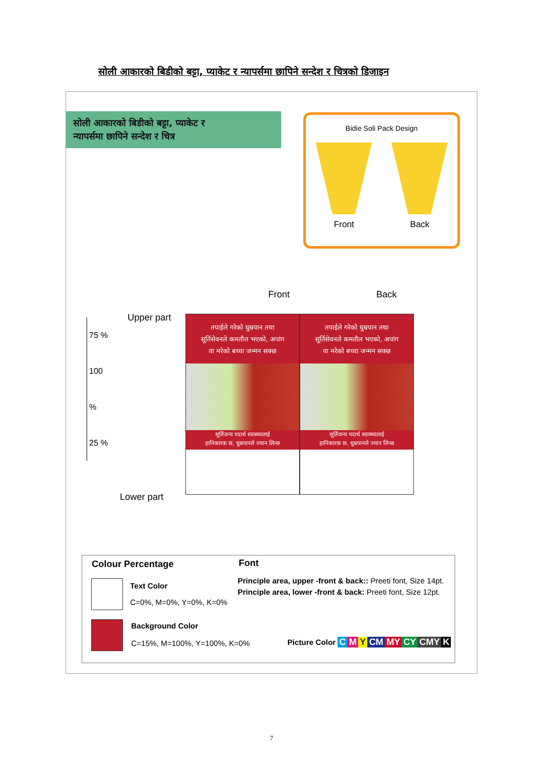सोली आकारको बिडीको बट्टा, प्याकेट र न्यापर्समा छापिने सन्देश र चित्रको डिजाइन
सोली आकारको बिडीको बट्टा, प्याकेट र
न्यापर्समा छापिने सन्देश र चित्र
Bidie Soli Pack Design
Front Back
Front Back
75 %
100 %
25 %
Upper part
तपाईले गरेको धुम्रपान तथा
सूर्तिसेवनले कमतौल भएको, अपांग
वा मरेको बच्चा जन्मन सक्छ
सूर्तिजन्य पदार्थ स्वास्थ्यलाई
हानिकारक छ, धुम्रपानले ज्यान लिन्छ
तपाईले गरेको धुम्रपान तथा
सूर्तिसेवनले कमतौल भएको, अपांग
वा मरेको बच्चा जन्मन सक्छ
सूर्तिजन्य पदार्थ स्वास्थ्यलाई
हानिकारक छ, धुम्रपानले ज्यान लिन्छ
Lower part
Colour Percentage Font
Principle area, upper -front & back:: Preeti font, Size 14pt.
Principle area, lower -front & back: Preeti font, Size 12pt.
Text Color
C=0%, M=0%, Y=0%, K=0%
Background Color
C=15%, M=100%, Y=100%, K=0%
Picture Color C M Y CM MY CY CMY K
7